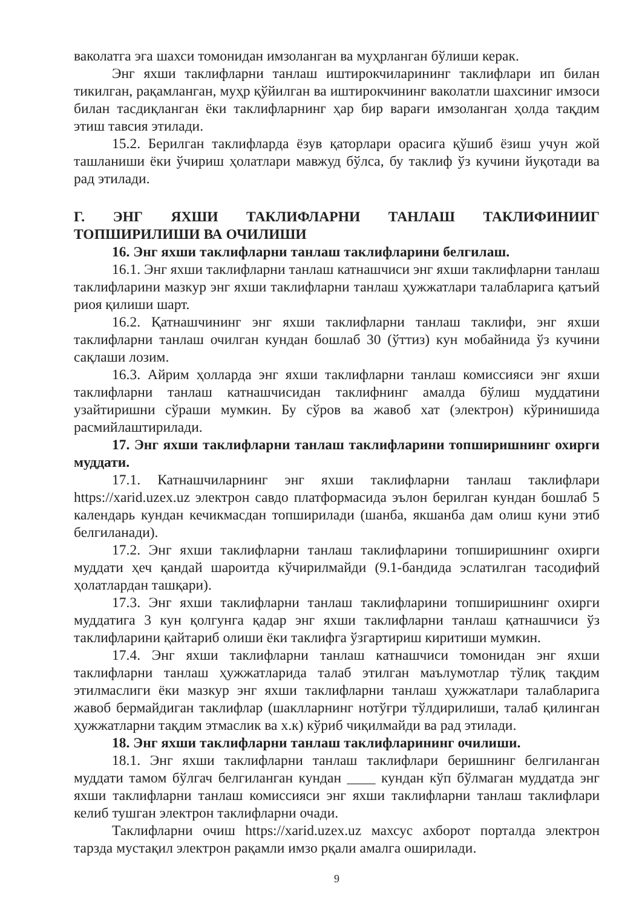ваколатга эга шахси томонидан имзоланган ва муҳрланган бўлиши керак.
Энг яхши таклифларни танлаш иштирокчиларининг таклифлари ип билан тикилган, рақамланган, муҳр қўйилган ва иштирокчининг ваколатли шахсиниг имзоси билан тасдиқланган ёки таклифларнинг ҳар бир варағи имзоланган ҳолда тақдим этиш тавсия этилади.
15.2. Берилган таклифларда ёзув қаторлари орасига қўшиб ёзиш учун жой ташланиши ёки ўчириш ҳолатлари мавжуд бўлса, бу таклиф ўз кучини йуқотади ва рад этилади.
Г. ЭНГ ЯХШИ ТАКЛИФЛАРНИ ТАНЛАШ ТАКЛИФИНИИГ ТОПШИРИЛИШИ ВА ОЧИЛИШИ
16. Энг яхши таклифларни танлаш таклифларини белгилаш.
16.1. Энг яхши таклифларни танлаш катнашчиси энг яхши таклифларни танлаш таклифларини мазкур энг яхши таклифларни танлаш ҳужжатлари талабларига қатъий риоя қилиши шарт.
16.2. Қатнашчининг энг яхши таклифларни танлаш таклифи, энг яхши таклифларни танлаш очилган кундан бошлаб 30 (ўттиз) кун мобайнида ўз кучини сақлаши лозим.
16.3. Айрим ҳолларда энг яхши таклифларни танлаш комиссияси энг яхши таклифларни танлаш катнашчисидан таклифнинг амалда бўлиш муддатини узайтиришни сўраши мумкин. Бу сўров ва жавоб хат (электрон) кўринишида расмийлаштирилади.
17. Энг яхши таклифларни танлаш таклифларини топширишнинг охирги муддати.
17.1. Катнашчиларнинг энг яхши таклифларни танлаш таклифлари https://xarid.uzex.uz электрон савдо платформасида эълон берилган кундан бошлаб 5 календарь кундан кечикмасдан топширилади (шанба, якшанба дам олиш куни этиб белгиланади).
17.2. Энг яхши таклифларни танлаш таклифларини топширишнинг охирги муддати ҳеч қандай шароитда кўчирилмайди (9.1-бандида эслатилган тасодифий ҳолатлардан ташқари).
17.3. Энг яхши таклифларни танлаш таклифларини топширишнинг охирги муддатига 3 кун қолгунга қадар энг яхши таклифларни танлаш қатнашчиси ўз таклифларини қайтариб олиши ёки таклифга ўзгартириш киритиши мумкин.
17.4. Энг яхши таклифларни танлаш катнашчиси томонидан энг яхши таклифларни танлаш ҳужжатларида талаб этилган маълумотлар тўлиқ тақдим этилмаслиги ёки мазкур энг яхши таклифларни танлаш ҳужжатлари талабларига жавоб бермайдиган таклифлар (шаклларнинг нотўғри тўлдирилиши, талаб қилинган ҳужжатларни тақдим этмаслик ва х.к) кўриб чиқилмайди ва рад этилади.
18. Энг яхши таклифларни танлаш таклифларининг очилиши.
18.1. Энг яхши таклифларни танлаш таклифлари беришнинг белгиланган муддати тамом бўлгач белгиланган кундан ____ кундан кўп бўлмаган муддатда энг яхши таклифларни танлаш комиссияси энг яхши таклифларни танлаш таклифлари келиб тушган электрон таклифларни очади.
Таклифларни очиш https://xarid.uzex.uz махсус ахборот порталда электрон тарзда мустақил электрон рақамли имзо рқали амалга оширилади.
9